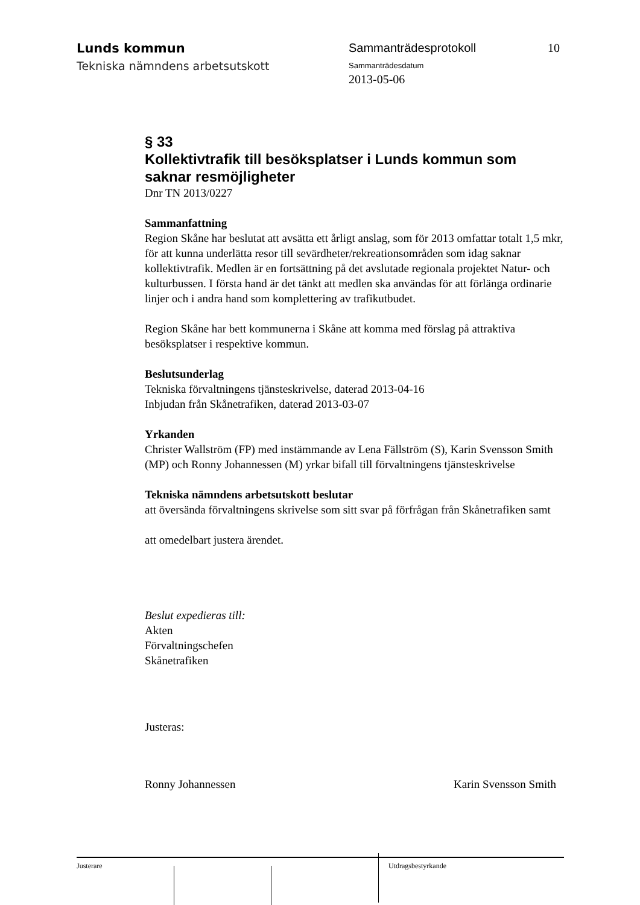Lunds kommun
Tekniska nämndens arbetsutskott
Sammanträdesprotokoll
Sammanträdesdatum
2013-05-06
10
§ 33
Kollektivtrafik till besöksplatser i Lunds kommun som saknar resmöjligheter
Dnr TN 2013/0227
Sammanfattning
Region Skåne har beslutat att avsätta ett årligt anslag, som för 2013 omfattar totalt 1,5 mkr, för att kunna underlätta resor till sevärdheter/rekreationsområden som idag saknar kollektivtrafik. Medlen är en fortsättning på det avslutade regionala projektet Natur- och kulturbussen. I första hand är det tänkt att medlen ska användas för att förlänga ordinarie linjer och i andra hand som komplettering av trafikutbudet.
Region Skåne har bett kommunerna i Skåne att komma med förslag på attraktiva besöksplatser i respektive kommun.
Beslutsunderlag
Tekniska förvaltningens tjänsteskrivelse, daterad 2013-04-16
Inbjudan från Skånetrafiken, daterad 2013-03-07
Yrkanden
Christer Wallström (FP) med instämmande av Lena Fällström (S), Karin Svensson Smith (MP) och Ronny Johannessen (M) yrkar bifall till förvaltningens tjänsteskrivelse
Tekniska nämndens arbetsutskott beslutar
att översända förvaltningens skrivelse som sitt svar på förfrågan från Skånetrafiken samt
att omedelbart justera ärendet.
Beslut expedieras till:
Akten
Förvaltningschefen
Skånetrafiken
Justeras:
Ronny Johannessen Karin Svensson Smith
Justerare Utdragsbestyrkande